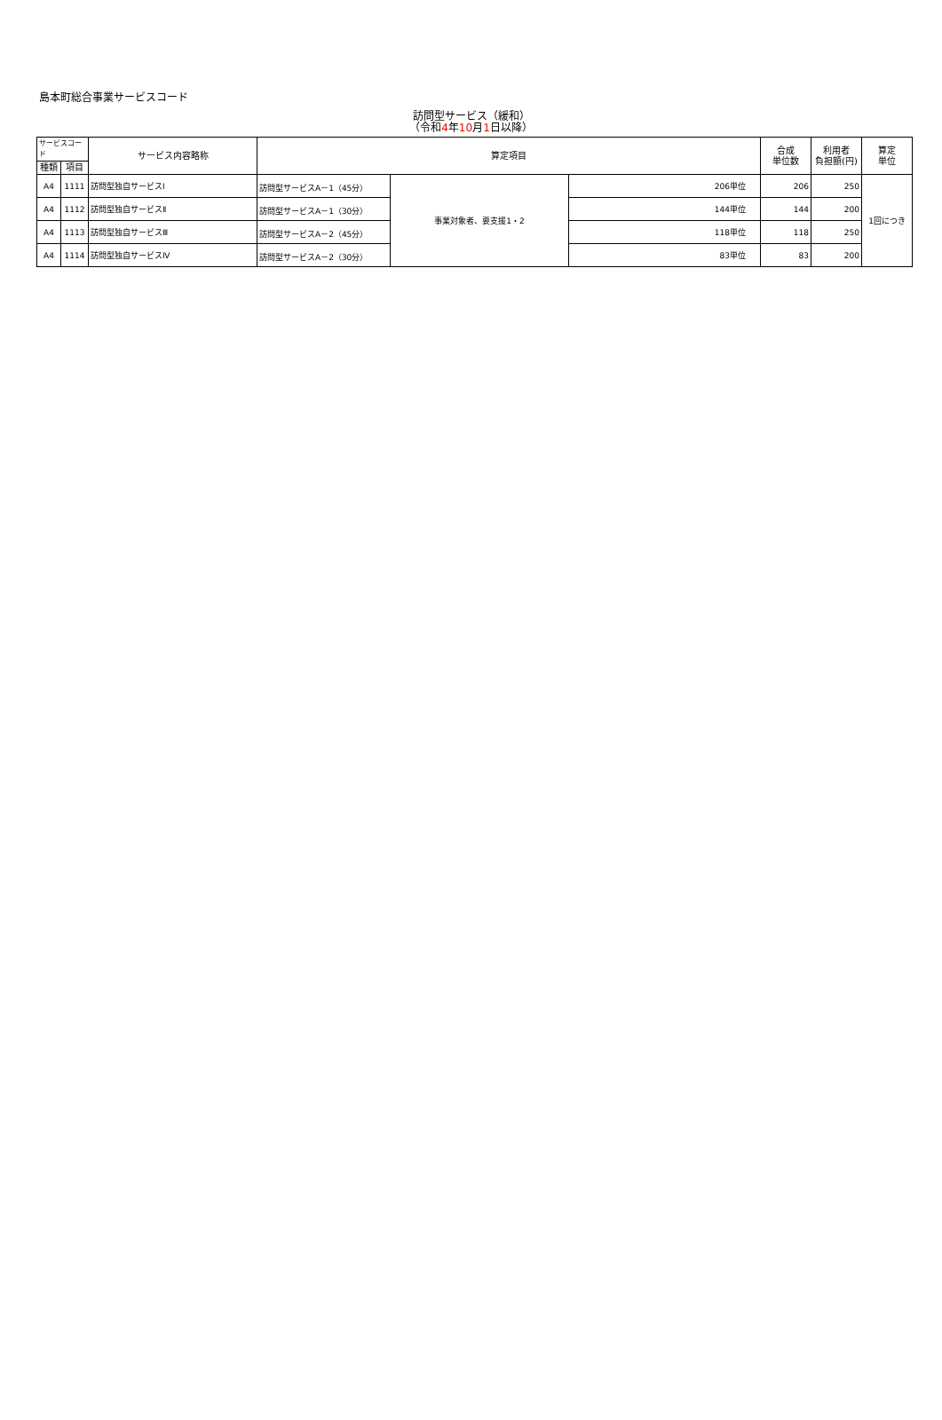島本町総合事業サービスコード
訪問型サービス（緩和）
（令和4年10月1日以降）
| サービスコード | | サービス内容略称 | 算定項目 | | | 合成 単位数 | 利用者 負担額(円) | 算定 単位 |
| --- | --- | --- | --- | --- | --- | --- | --- | --- |
| 種類 | 項目 | | | | | | | |
| A4 | 1111 | 訪問型独自サービスⅠ | 訪問型サービスA－1（45分） | 事業対象者、要支援1・2 | 206単位 | 206 | 250 | 1回につき |
| A4 | 1112 | 訪問型独自サービスⅡ | 訪問型サービスA－1（30分） | | 144単位 | 144 | 200 | |
| A4 | 1113 | 訪問型独自サービスⅢ | 訪問型サービスA－2（45分） | | 118単位 | 118 | 250 | |
| A4 | 1114 | 訪問型独自サービスⅣ | 訪問型サービスA－2（30分） | | 83単位 | 83 | 200 | |